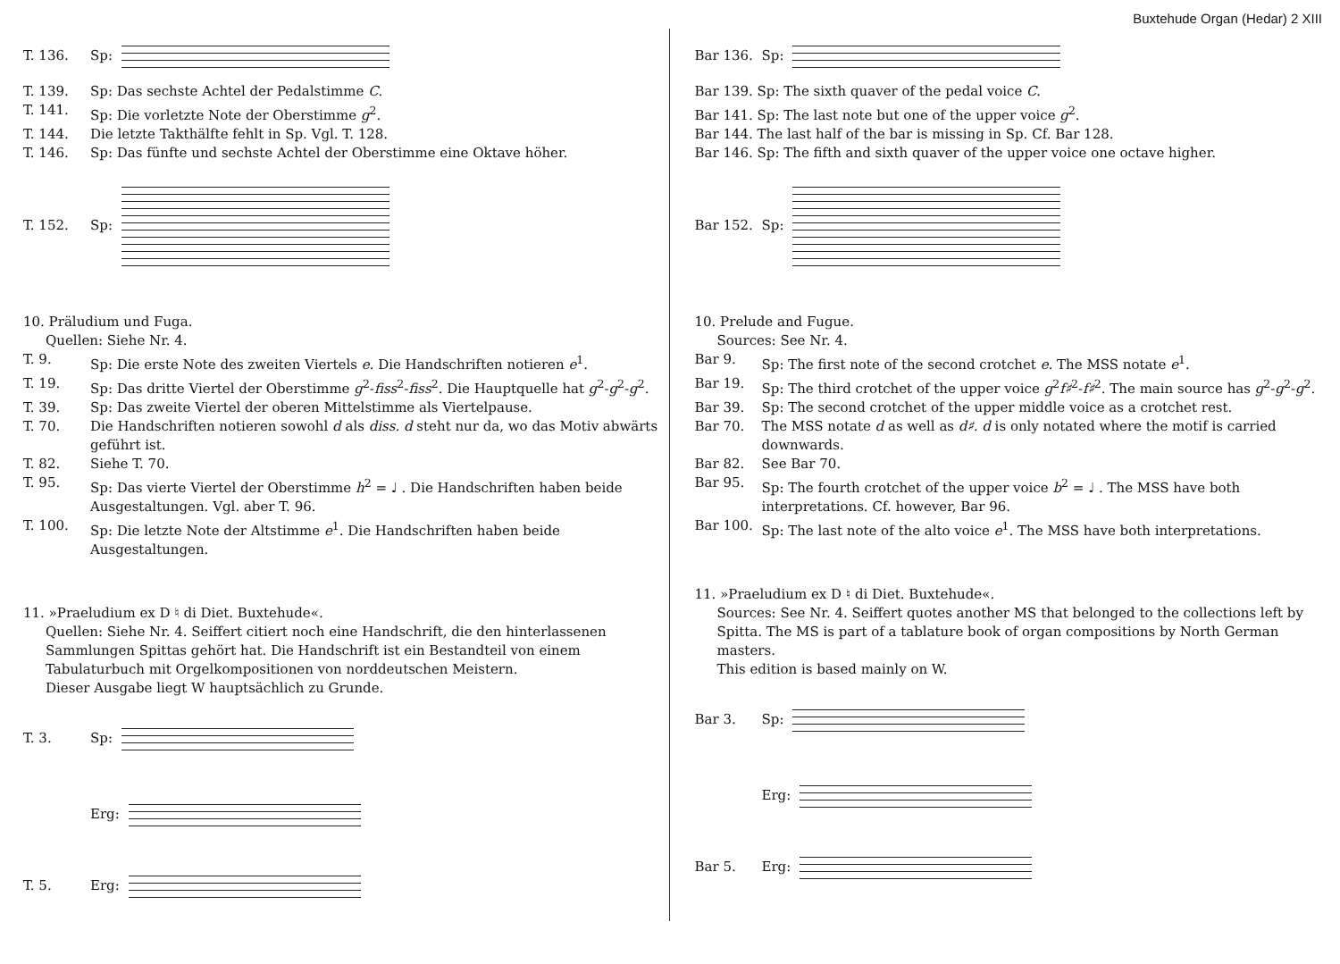Buxtehude Organ (Hedar) 2 XIII
T. 136. Sp:
T. 139. Sp: Das sechste Achtel der Pedalstimme C.
T. 141. Sp: Die vorletzte Note der Oberstimme g<sup>2</sup>.
T. 144. Die letzte Takthälfte fehlt in Sp. Vgl. T. 128.
T. 146. Sp: Das fünfte und sechste Achtel der Oberstimme eine Oktave höher.
T. 152. Sp:
10. Präludium und Fuga.
Quellen: Siehe Nr. 4.
T. 9. Sp: Die erste Note des zweiten Viertels e. Die Handschriften notieren e<sup>1</sup>.
T. 19. Sp: Das dritte Viertel der Oberstimme g<sup>2</sup>-fiss<sup>2</sup>-fiss<sup>2</sup>. Die Hauptquelle hat g<sup>2</sup>-g<sup>2</sup>-g<sup>2</sup>.
T. 39. Sp: Das zweite Viertel der oberen Mittelstimme als Viertelpause.
T. 70. Die Handschriften notieren sowohl d als diss. d steht nur da, wo das Motiv abwärts geführt ist.
T. 82. Siehe T. 70.
T. 95. Sp: Das vierte Viertel der Oberstimme h<sup>2</sup> = ♩ . Die Handschriften haben beide Ausgestaltungen. Vgl. aber T. 96.
T. 100. Sp: Die letzte Note der Altstimme e<sup>1</sup>. Die Handschriften haben beide Ausgestaltungen.
11. »Praeludium ex D ♮ di Diet. Buxtehude«.
Quellen: Siehe Nr. 4. Seiffert citiert noch eine Handschrift, die den hinterlassenen Sammlungen Spittas gehört hat. Die Handschrift ist ein Bestandteil von einem Tabulaturbuch mit Orgelkompositionen von norddeutschen Meistern.
Dieser Ausgabe liegt W hauptsächlich zu Grunde.
T. 3. Sp:
Erg:
T. 5. Erg:
Bar 136. Sp:
Bar 139. Sp: The sixth quaver of the pedal voice C.
Bar 141. Sp: The last note but one of the upper voice g<sup>2</sup>.
Bar 144. The last half of the bar is missing in Sp. Cf. Bar 128.
Bar 146. Sp: The fifth and sixth quaver of the upper voice one octave higher.
Bar 152. Sp:
10. Prelude and Fugue.
Sources: See Nr. 4.
Bar 9. Sp: The first note of the second crotchet e. The MSS notate e<sup>1</sup>.
Bar 19. Sp: The third crotchet of the upper voice g<sup>2</sup>f♯<sup>2</sup>-f♯<sup>2</sup>. The main source has g<sup>2</sup>-g<sup>2</sup>-g<sup>2</sup>.
Bar 39. Sp: The second crotchet of the upper middle voice as a crotchet rest.
Bar 70. The MSS notate d as well as d♯. d is only notated where the motif is carried downwards.
Bar 82. See Bar 70.
Bar 95. Sp: The fourth crotchet of the upper voice b<sup>2</sup> = ♩ . The MSS have both interpretations. Cf. however, Bar 96.
Bar 100. Sp: The last note of the alto voice e<sup>1</sup>. The MSS have both interpretations.
11. »Praeludium ex D ♮ di Diet. Buxtehude«.
Sources: See Nr. 4. Seiffert quotes another MS that belonged to the collections left by Spitta. The MS is part of a tablature book of organ compositions by North German masters.
This edition is based mainly on W.
Bar 3. Sp:
Erg:
Bar 5. Erg: